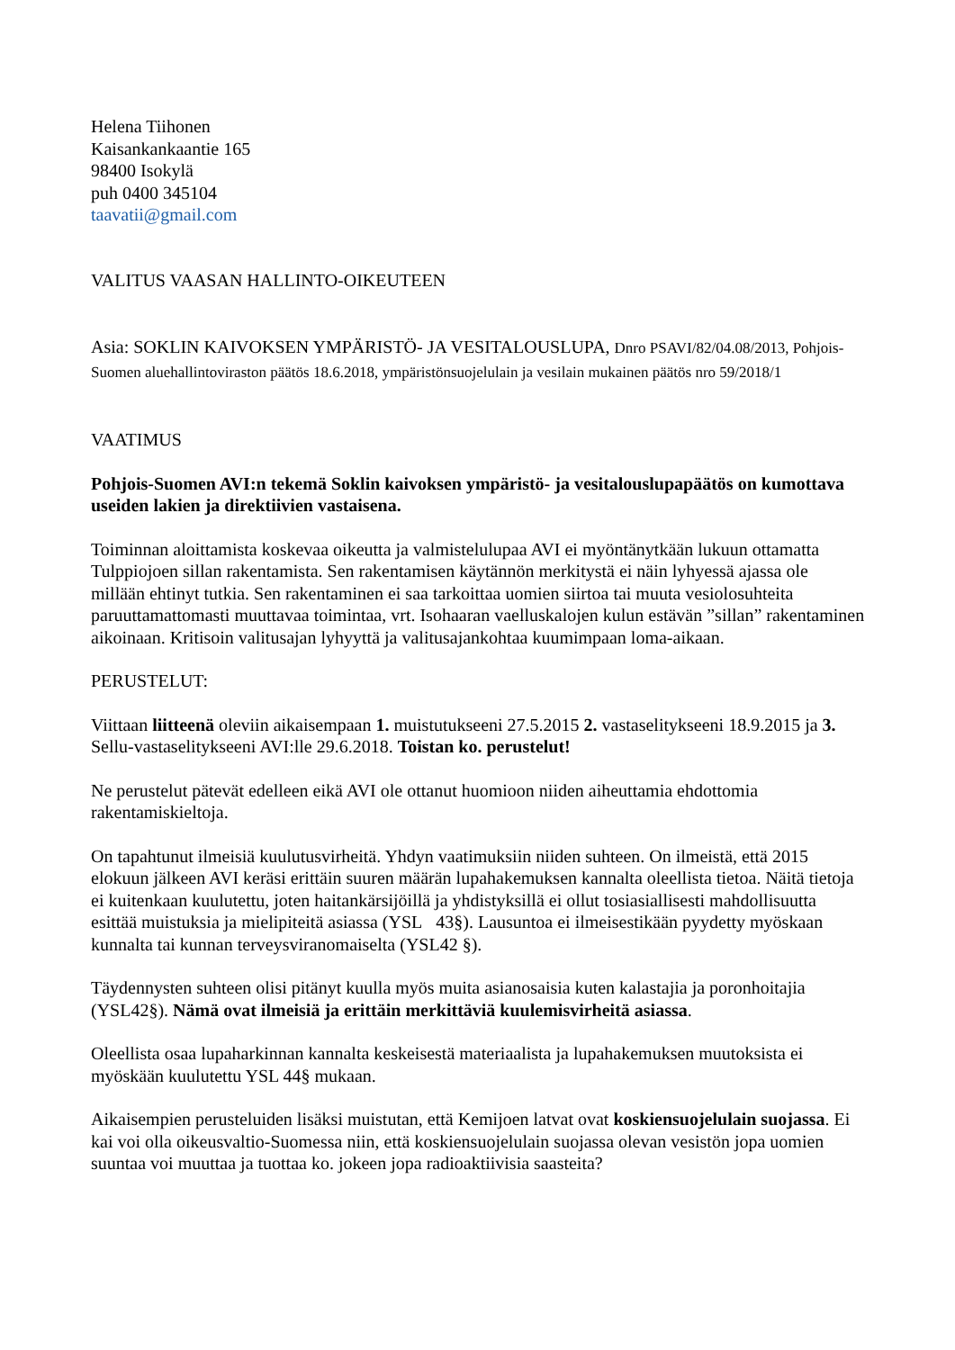Helena Tiihonen
Kaisankankaantie 165
98400 Isokylä
puh 0400 345104
taavatii@gmail.com
VALITUS VAASAN HALLINTO-OIKEUTEEN
Asia: SOKLIN KAIVOKSEN YMPÄRISTÖ- JA VESITALOUSLUPA, Dnro PSAVI/82/04.08/2013, Pohjois-Suomen aluehallintoviraston päätös 18.6.2018, ympäristönsuojelulain ja vesilain mukainen päätös nro 59/2018/1
VAATIMUS
Pohjois-Suomen AVI:n tekemä Soklin kaivoksen ympäristö- ja vesitalouslupapäätös on kumottava useiden lakien ja direktiivien vastaisena.
Toiminnan aloittamista koskevaa oikeutta ja valmistelulupaa AVI ei myöntänytkään lukuun ottamatta Tulppiojoen sillan rakentamista. Sen rakentamisen käytännön merkitystä ei näin lyhyessä ajassa ole millään ehtinyt tutkia. Sen rakentaminen ei saa tarkoittaa uomien siirtoa tai muuta vesiolosuhteita paruuttamattomasti muuttavaa toimintaa, vrt. Isohaaran vaelluskalojen kulun estävän ”sillan” rakentaminen aikoinaan. Kritisoin valitusajan lyhyyttä ja valitusajankohtaa kuumimpaan loma-aikaan.
PERUSTELUT:
Viittaan liitteenä oleviin aikaisempaan 1. muistutukseeni 27.5.2015 2. vastaselitykseeni 18.9.2015 ja 3. Sellu-vastaselitykseeni AVI:lle 29.6.2018. Toistan ko. perustelut!
Ne perustelut pätevät edelleen eikä AVI ole ottanut huomioon niiden aiheuttamia ehdottomia rakentamiskieltoja.
On tapahtunut ilmeisiä kuulutusvirheitä. Yhdyn vaatimuksiin niiden suhteen. On ilmeistä, että 2015 elokuun jälkeen AVI keräsi erittäin suuren määrän lupahakemuksen kannalta oleellista tietoa. Näitä tietoja ei kuitenkaan kuulutettu, joten haitankärsijöillä ja yhdistyksillä ei ollut tosiasiallisesti mahdollisuutta esittää muistuksia ja mielipiteitä asiassa (YSL 43§). Lausuntoa ei ilmeisestikään pyydetty myöskaan kunnalta tai kunnan terveysviranomaiselta (YSL42 §).
Täydennysten suhteen olisi pitänyt kuulla myös muita asianosaisia kuten kalastajia ja poronhoitajia (YSL42§). Nämä ovat ilmeisiä ja erittäin merkittäviä kuulemisvirheitä asiassa.
Oleellista osaa lupaharkinnan kannalta keskeisestä materiaalista ja lupahakemuksen muutoksista ei myöskään kuulutettu YSL 44§ mukaan.
Aikaisempien perusteluiden lisäksi muistutan, että Kemijoen latvat ovat koskiensuojelulain suojassa. Ei kai voi olla oikeusvaltio-Suomessa niin, että koskiensuojelulain suojassa olevan vesistön jopa uomien suuntaa voi muuttaa ja tuottaa ko. jokeen jopa radioaktiivisia saasteita?